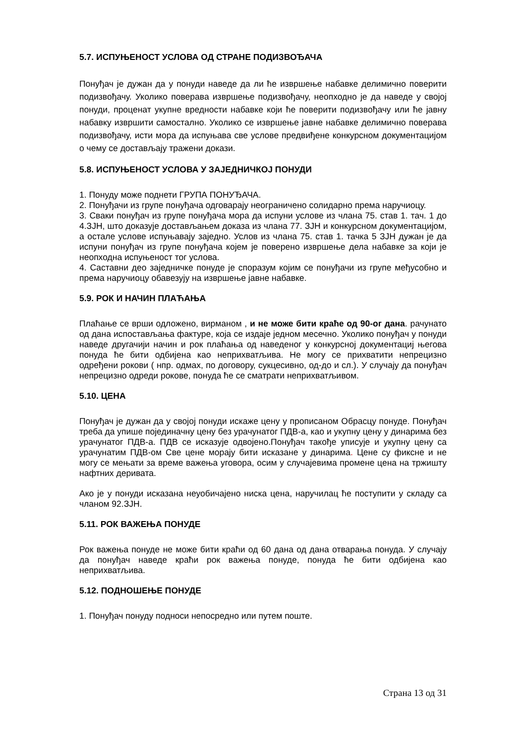5.7. ИСПУЊЕНОСТ УСЛОВА ОД СТРАНЕ ПОДИЗВОЂАЧА
Понуђач је дужан да у понуди наведе да ли ће извршење набавке делимично поверити подизвођачу. Уколико поверава извршење подизвођачу, неопходно је да наведе у својој понуди, проценат укупне вредности набавке који ће поверити подизвођачу или ће јавну набавку извршити самостално. Уколико се извршење јавне набавке делимично поверава подизвођачу, исти мора да испуњава све услове предвиђене конкурсном документацијом о чему се достављају тражени докази.
5.8. ИСПУЊЕНОСТ УСЛОВА У ЗАЈЕДНИЧКОЈ ПОНУДИ
1. Понуду може поднети ГРУПА ПОНУЂАЧА.
2. Понуђачи из групе понуђача одговарају неограничено солидарно према наручиоцу.
3. Сваки понуђач из групе понуђача мора да испуни услове из члана 75. став 1. тач. 1 до 4.ЗЈН, што доказује достављањем доказа из члана 77. ЗЈН и конкурсном документацијом, а остале услове испуњавају заједно. Услов из члана 75. став 1. тачка 5 ЗЈН дужан је да испуни понуђач из групе понуђача којем је поверено извршење дела набавке за који је неопходна испуњеност тог услова.
4. Саставни део заједничке понуде је споразум којим се понуђачи из групе међусобно и према наручиоцу обавезују на извршење јавне набавке.
5.9. РОК И НАЧИН ПЛАЋАЊА
Плаћање се врши одложено, вирманом , и не може бити краће од 90-ог дана. рачунато од дана испостављања фактуре, која се издаје једном месечно. Уколико понуђач у понуди наведе другачији начин и рок плаћања од наведеног у конкурсној документациј његова понуда ће бити одбијена као неприхватљива. Не могу се прихватити непрецизно одређени рокови ( нпр. одмах, по договору, сукцесивно, од-до и сл.). У случају да понуђач непрецизно одреди рокове, понуда ће се сматрати неприхватљивом.
5.10. ЦЕНА
Понуђач је дужан да у својој понуди искаже цену у прописаном Обрасцу понуде. Понуђач треба да упише појединачну цену без урачунатог ПДВ-а, као и укупну цену у динарима без урачунатог ПДВ-а. ПДВ се исказује одвојено.Понуђач такође уписује и укупну цену са урачунатим ПДВ-ом Све цене морају бити исказане у динарима. Цене су фиксне и не могу се мењати за време важења уговора, осим у случајевима промене цена на тржишту нафтних деривата.
Ако је у понуди исказана неуобичајено ниска цена, наручилац ће поступити у складу са чланом 92.ЗЈН.
5.11. РОК ВАЖЕЊА ПОНУДЕ
Рок важења понуде не може бити краћи од 60 дана од дана отварања понуда. У случају да понуђач наведе краћи рок важења понуде, понуда ће бити одбијена као неприхватљива.
5.12. ПОДНОШЕЊЕ ПОНУДЕ
1. Понуђач понуду подноси непосредно или путем поште.
Страна 13 од 31